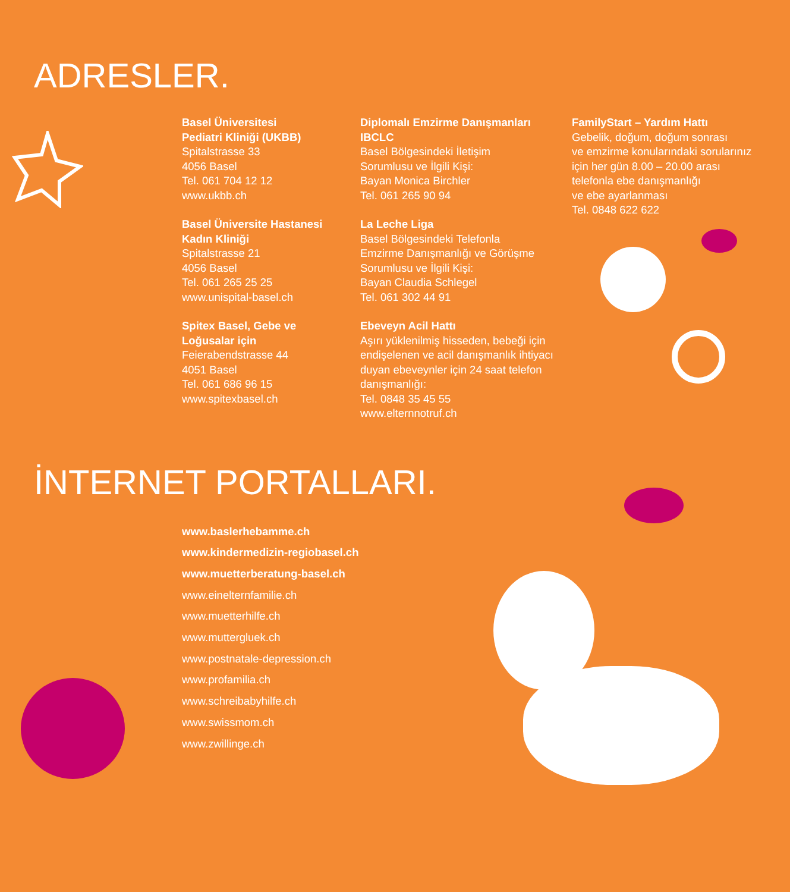ADRESLER.
Basel Üniversitesi
Pediatri Kliniği (UKBB)
Spitalstrasse 33
4056 Basel
Tel. 061 704 12 12
www.ukbb.ch
Basel Üniversite Hastanesi
Kadın Kliniği
Spitalstrasse 21
4056 Basel
Tel. 061 265 25 25
www.unispital-basel.ch
Spitex Basel, Gebe ve
Loğusalar için
Feierabendstrasse 44
4051 Basel
Tel. 061 686 96 15
www.spitexbasel.ch
Diplomalı Emzirme Danışmanları
IBCLC
Basel Bölgesindeki İletişim
Sorumlusu ve İlgili Kişi:
Bayan Monica Birchler
Tel. 061 265 90 94
La Leche Liga
Basel Bölgesindeki Telefonla
Emzirme Danışmanlığı ve Görüşme
Sorumlusu ve İlgili Kişi:
Bayan Claudia Schlegel
Tel. 061 302 44 91
Ebeveyn Acil Hattı
Aşırı yüklenilmiş hisseden, bebeği için
endişelenen ve acil danışmanlık ihtiyacı
duyan ebeveynler için 24 saat telefon
danışmanlığı:
Tel. 0848 35 45 55
www.elternnotruf.ch
FamilyStart – Yardım Hattı
Gebelik, doğum, doğum sonrası
ve emzirme konularındaki sorularınız
için her gün 8.00 – 20.00 arası
telefonla ebe danışmanlığı
ve ebe ayarlanması
Tel. 0848 622 622
İNTERNET PORTALLARI.
www.baslerhebamme.ch
www.kindermedizin-regiobasel.ch
www.muetterberatung-basel.ch
www.einelternfamilie.ch
www.muetterhilfe.ch
www.muttergluek.ch
www.postnatale-depression.ch
www.profamilia.ch
www.schreibabyhilfe.ch
www.swissmom.ch
www.zwillinge.ch